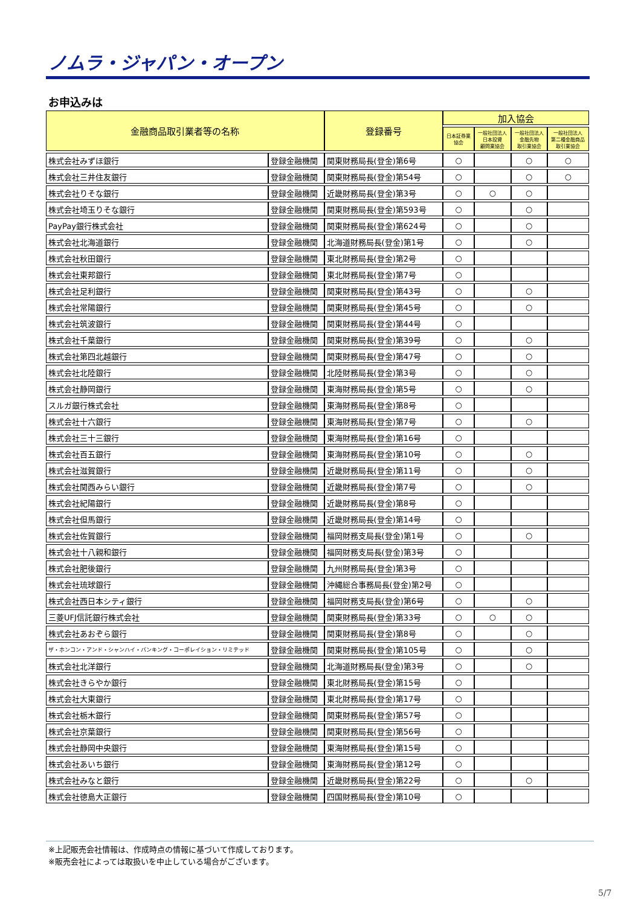ノムラ・ジャパン・オープン
お申込みは
| 金融商品取引業者等の名称 | | 登録番号 | 加入協会 | | | |
| --- | --- | --- | --- | --- | --- | --- |
| | | | 日本証券業 協会 | 一般社団法人 日本投資 顧問業協会 | 一般社団法人 金融先物 取引業協会 | 一般社団法人 第二種金融商品 取引業協会 |
| 株式会社みずほ銀行 | 登録金融機関 | 関東財務局長(登金)第6号 | ○ | | ○ | ○ |
| 株式会社三井住友銀行 | 登録金融機関 | 関東財務局長(登金)第54号 | ○ | | ○ | ○ |
| 株式会社りそな銀行 | 登録金融機関 | 近畿財務局長(登金)第3号 | ○ | ○ | ○ | |
| 株式会社埼玉りそな銀行 | 登録金融機関 | 関東財務局長(登金)第593号 | ○ | | ○ | |
| PayPay銀行株式会社 | 登録金融機関 | 関東財務局長(登金)第624号 | ○ | | ○ | |
| 株式会社北海道銀行 | 登録金融機関 | 北海道財務局長(登金)第1号 | ○ | | ○ | |
| 株式会社秋田銀行 | 登録金融機関 | 東北財務局長(登金)第2号 | ○ | | | |
| 株式会社東邦銀行 | 登録金融機関 | 東北財務局長(登金)第7号 | ○ | | | |
| 株式会社足利銀行 | 登録金融機関 | 関東財務局長(登金)第43号 | ○ | | ○ | |
| 株式会社常陽銀行 | 登録金融機関 | 関東財務局長(登金)第45号 | ○ | | ○ | |
| 株式会社筑波銀行 | 登録金融機関 | 関東財務局長(登金)第44号 | ○ | | | |
| 株式会社千葉銀行 | 登録金融機関 | 関東財務局長(登金)第39号 | ○ | | ○ | |
| 株式会社第四北越銀行 | 登録金融機関 | 関東財務局長(登金)第47号 | ○ | | ○ | |
| 株式会社北陸銀行 | 登録金融機関 | 北陸財務局長(登金)第3号 | ○ | | ○ | |
| 株式会社静岡銀行 | 登録金融機関 | 東海財務局長(登金)第5号 | ○ | | ○ | |
| スルガ銀行株式会社 | 登録金融機関 | 東海財務局長(登金)第8号 | ○ | | | |
| 株式会社十六銀行 | 登録金融機関 | 東海財務局長(登金)第7号 | ○ | | ○ | |
| 株式会社三十三銀行 | 登録金融機関 | 東海財務局長(登金)第16号 | ○ | | | |
| 株式会社百五銀行 | 登録金融機関 | 東海財務局長(登金)第10号 | ○ | | ○ | |
| 株式会社滋賀銀行 | 登録金融機関 | 近畿財務局長(登金)第11号 | ○ | | ○ | |
| 株式会社関西みらい銀行 | 登録金融機関 | 近畿財務局長(登金)第7号 | ○ | | ○ | |
| 株式会社紀陽銀行 | 登録金融機関 | 近畿財務局長(登金)第8号 | ○ | | | |
| 株式会社但馬銀行 | 登録金融機関 | 近畿財務局長(登金)第14号 | ○ | | | |
| 株式会社佐賀銀行 | 登録金融機関 | 福岡財務支局長(登金)第1号 | ○ | | ○ | |
| 株式会社十八親和銀行 | 登録金融機関 | 福岡財務支局長(登金)第3号 | ○ | | | |
| 株式会社肥後銀行 | 登録金融機関 | 九州財務局長(登金)第3号 | ○ | | | |
| 株式会社琉球銀行 | 登録金融機関 | 沖縄総合事務局長(登金)第2号 | ○ | | | |
| 株式会社西日本シティ銀行 | 登録金融機関 | 福岡財務支局長(登金)第6号 | ○ | | ○ | |
| 三菱UFJ信託銀行株式会社 | 登録金融機関 | 関東財務局長(登金)第33号 | ○ | ○ | ○ | |
| 株式会社あおぞら銀行 | 登録金融機関 | 関東財務局長(登金)第8号 | ○ | | ○ | |
| ザ・ホンコン・アンド・シャンハイ・バンキング・コーポレイション・リミテッド | 登録金融機関 | 関東財務局長(登金)第105号 | ○ | | ○ | |
| 株式会社北洋銀行 | 登録金融機関 | 北海道財務局長(登金)第3号 | ○ | | ○ | |
| 株式会社きらやか銀行 | 登録金融機関 | 東北財務局長(登金)第15号 | ○ | | | |
| 株式会社大東銀行 | 登録金融機関 | 東北財務局長(登金)第17号 | ○ | | | |
| 株式会社栃木銀行 | 登録金融機関 | 関東財務局長(登金)第57号 | ○ | | | |
| 株式会社京葉銀行 | 登録金融機関 | 関東財務局長(登金)第56号 | ○ | | | |
| 株式会社静岡中央銀行 | 登録金融機関 | 東海財務局長(登金)第15号 | ○ | | | |
| 株式会社あいち銀行 | 登録金融機関 | 東海財務局長(登金)第12号 | ○ | | | |
| 株式会社みなと銀行 | 登録金融機関 | 近畿財務局長(登金)第22号 | ○ | | ○ | |
| 株式会社徳島大正銀行 | 登録金融機関 | 四国財務局長(登金)第10号 | ○ | | | |
※上記販売会社情報は、作成時点の情報に基づいて作成しております。
※販売会社によっては取扱いを中止している場合がございます。
5/7